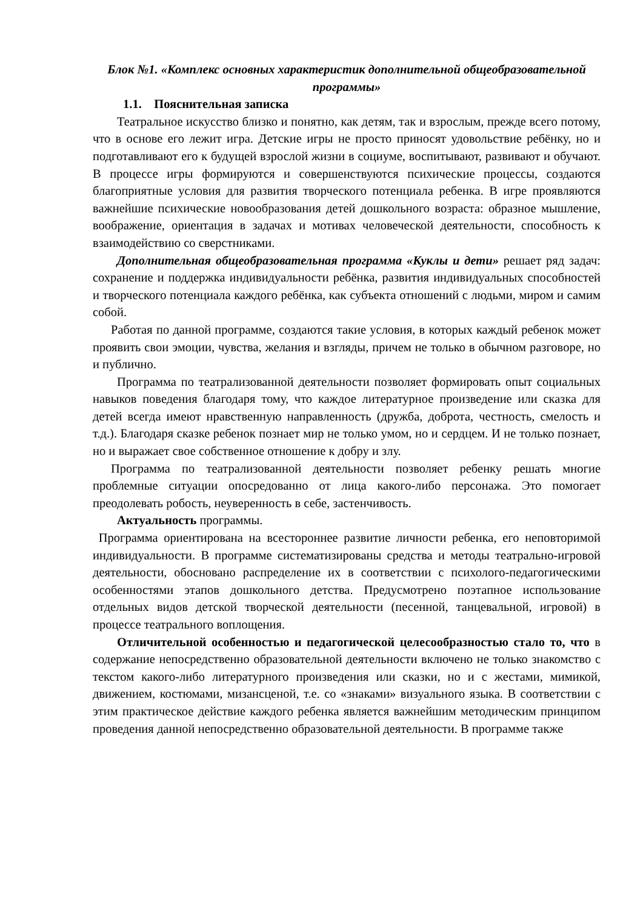Блок №1. «Комплекс основных характеристик дополнительной общеобразовательной программы»
1.1. Пояснительная записка
Театральное искусство близко и понятно, как детям, так и взрослым, прежде всего потому, что в основе его лежит игра. Детские игры не просто приносят удовольствие ребёнку, но и подготавливают его к будущей взрослой жизни в социуме, воспитывают, развивают и обучают. В процессе игры формируются и совершенствуются психические процессы, создаются благоприятные условия для развития творческого потенциала ребенка. В игре проявляются важнейшие психические новообразования детей дошкольного возраста: образное мышление, воображение, ориентация в задачах и мотивах человеческой деятельности, способность к взаимодействию со сверстниками.
Дополнительная общеобразовательная программа «Куклы и дети» решает ряд задач: сохранение и поддержка индивидуальности ребёнка, развития индивидуальных способностей и творческого потенциала каждого ребёнка, как субъекта отношений с людьми, миром и самим собой.
Работая по данной программе, создаются такие условия, в которых каждый ребенок может проявить свои эмоции, чувства, желания и взгляды, причем не только в обычном разговоре, но и публично.
Программа по театрализованной деятельности позволяет формировать опыт социальных навыков поведения благодаря тому, что каждое литературное произведение или сказка для детей всегда имеют нравственную направленность (дружба, доброта, честность, смелость и т.д.). Благодаря сказке ребенок познает мир не только умом, но и сердцем. И не только познает, но и выражает свое собственное отношение к добру и злу.
Программа по театрализованной деятельности позволяет ребенку решать многие проблемные ситуации опосредованно от лица какого-либо персонажа. Это помогает преодолевать робость, неуверенность в себе, застенчивость.
Актуальность программы.
Программа ориентирована на всестороннее развитие личности ребенка, его неповторимой индивидуальности. В программе систематизированы средства и методы театрально-игровой деятельности, обосновано распределение их в соответствии с психолого-педагогическими особенностями этапов дошкольного детства. Предусмотрено поэтапное использование отдельных видов детской творческой деятельности (песенной, танцевальной, игровой) в процессе театрального воплощения.
Отличительной особенностью и педагогической целесообразностью стало то, что в содержание непосредственно образовательной деятельности включено не только знакомство с текстом какого-либо литературного произведения или сказки, но и с жестами, мимикой, движением, костюмами, мизансценой, т.е. со «знаками» визуального языка. В соответствии с этим практическое действие каждого ребенка является важнейшим методическим принципом проведения данной непосредственно образовательной деятельности. В программе также